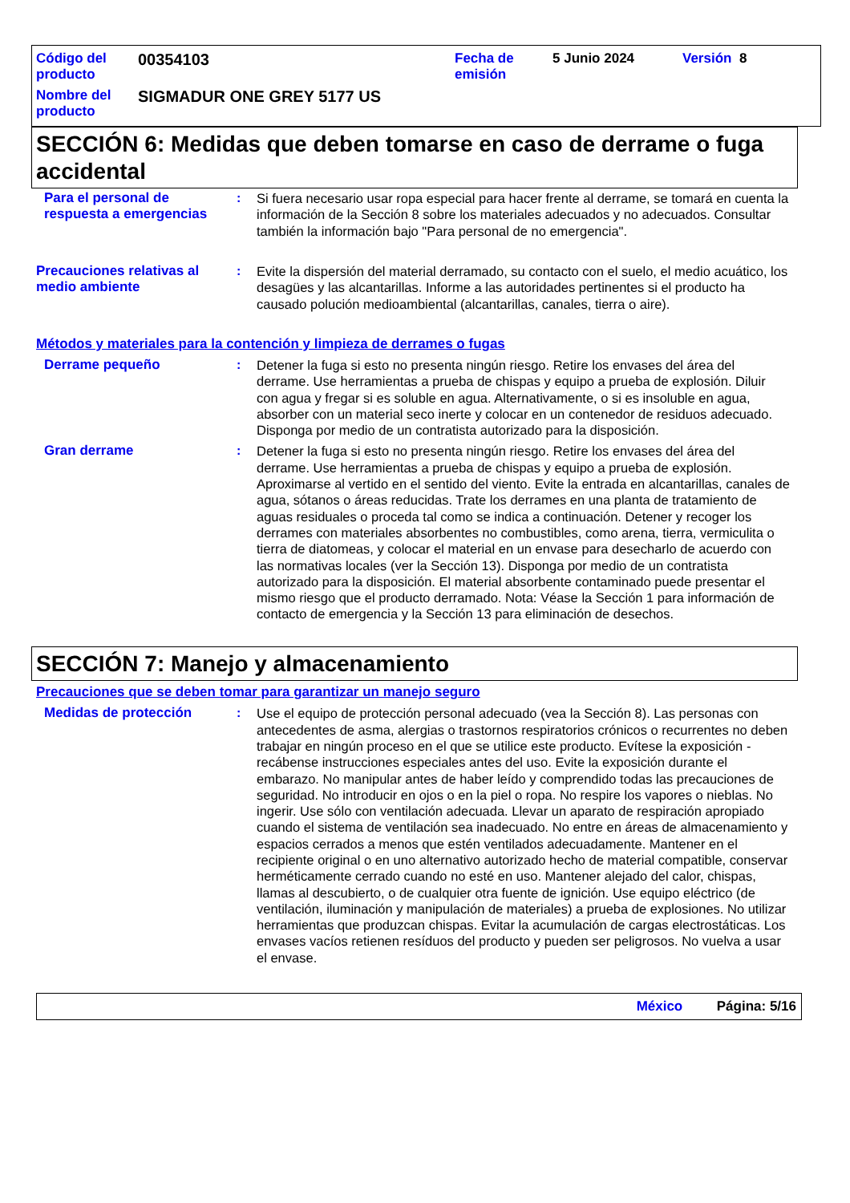| Código del producto | 00354103 | Fecha de emisión | 5 Junio 2024 | Versión 8 |
| Nombre del producto | SIGMADUR ONE GREY 5177 US | | | |
SECCIÓN 6: Medidas que deben tomarse en caso de derrame o fuga accidental
Para el personal de respuesta a emergencias
: Si fuera necesario usar ropa especial para hacer frente al derrame, se tomará en cuenta la información de la Sección 8 sobre los materiales adecuados y no adecuados. Consultar también la información bajo "Para personal de no emergencia".
Precauciones relativas al medio ambiente
: Evite la dispersión del material derramado, su contacto con el suelo, el medio acuático, los desagües y las alcantarillas. Informe a las autoridades pertinentes si el producto ha causado polución medioambiental (alcantarillas, canales, tierra o aire).
Métodos y materiales para la contención y limpieza de derrames o fugas
Derrame pequeño : Detener la fuga si esto no presenta ningún riesgo. Retire los envases del área del derrame. Use herramientas a prueba de chispas y equipo a prueba de explosión. Diluir con agua y fregar si es soluble en agua. Alternativamente, o si es insoluble en agua, absorber con un material seco inerte y colocar en un contenedor de residuos adecuado. Disponga por medio de un contratista autorizado para la disposición.
Gran derrame : Detener la fuga si esto no presenta ningún riesgo. Retire los envases del área del derrame. Use herramientas a prueba de chispas y equipo a prueba de explosión. Aproximarse al vertido en el sentido del viento. Evite la entrada en alcantarillas, canales de agua, sótanos o áreas reducidas. Trate los derrames en una planta de tratamiento de aguas residuales o proceda tal como se indica a continuación. Detener y recoger los derrames con materiales absorbentes no combustibles, como arena, tierra, vermiculita o tierra de diatomeas, y colocar el material en un envase para desecharlo de acuerdo con las normativas locales (ver la Sección 13). Disponga por medio de un contratista autorizado para la disposición. El material absorbente contaminado puede presentar el mismo riesgo que el producto derramado. Nota: Véase la Sección 1 para información de contacto de emergencia y la Sección 13 para eliminación de desechos.
SECCIÓN 7: Manejo y almacenamiento
Precauciones que se deben tomar para garantizar un manejo seguro
Medidas de protección : Use el equipo de protección personal adecuado (vea la Sección 8). Las personas con antecedentes de asma, alergias o trastornos respiratorios crónicos o recurrentes no deben trabajar en ningún proceso en el que se utilice este producto. Evítese la exposición - recábense instrucciones especiales antes del uso. Evite la exposición durante el embarazo. No manipular antes de haber leído y comprendido todas las precauciones de seguridad. No introducir en ojos o en la piel o ropa. No respire los vapores o nieblas. No ingerir. Use sólo con ventilación adecuada. Llevar un aparato de respiración apropiado cuando el sistema de ventilación sea inadecuado. No entre en áreas de almacenamiento y espacios cerrados a menos que estén ventilados adecuadamente. Mantener en el recipiente original o en uno alternativo autorizado hecho de material compatible, conservar herméticamente cerrado cuando no esté en uso. Mantener alejado del calor, chispas, llamas al descubierto, o de cualquier otra fuente de ignición. Use equipo eléctrico (de ventilación, iluminación y manipulación de materiales) a prueba de explosiones. No utilizar herramientas que produzcan chispas. Evitar la acumulación de cargas electrostáticas. Los envases vacíos retienen resíduos del producto y pueden ser peligrosos. No vuelva a usar el envase.
México Página: 5/16